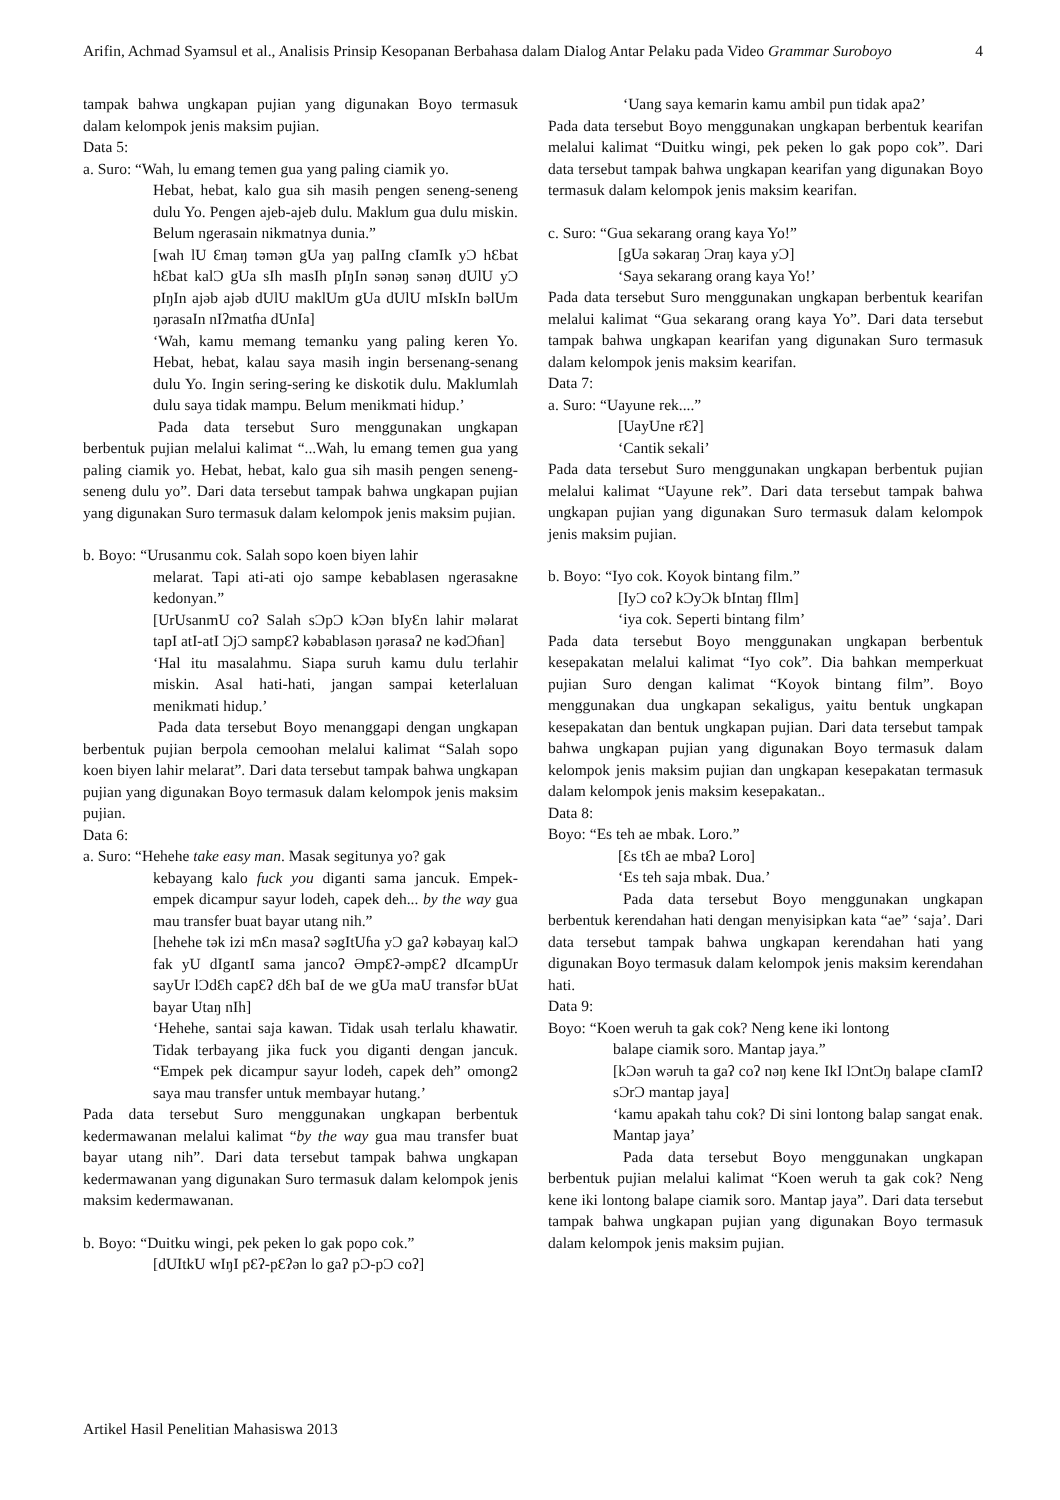4 Arifin, Achmad Syamsul et al., Analisis Prinsip Kesopanan Berbahasa dalam Dialog Antar Pelaku pada Video Grammar Suroboyo
tampak bahwa ungkapan pujian yang digunakan Boyo termasuk dalam kelompok jenis maksim pujian.
Data 5:
a. Suro: “Wah, lu emang temen gua yang paling ciamik yo.
Hebat, hebat, kalo gua sih masih pengen seneng-seneng dulu Yo. Pengen ajeb-ajeb dulu. Maklum gua dulu miskin. Belum ngerasain nikmatnya dunia.”
[wah lU Ɛmaŋ təmən gUa yaŋ palIng cIamIk yƆ hƐbat hƐbat kalƆ gUa sIh masIh pIŋIn sənəŋ sənəŋ dUlU yƆ pIŋIn ajəb ajəb dUlU maklUm gUa dUlU mIskIn bəlUm ŋərasaIn nIʔmatɦa dUnIa]
‘Wah, kamu memang temanku yang paling keren Yo. Hebat, hebat, kalau saya masih ingin bersenang-senang dulu Yo. Ingin sering-sering ke diskotik dulu. Maklumlah dulu saya tidak mampu. Belum menikmati hidup.’
Pada data tersebut Suro menggunakan ungkapan berbentuk pujian melalui kalimat “...Wah, lu emang temen gua yang paling ciamik yo. Hebat, hebat, kalo gua sih masih pengen seneng-seneng dulu yo”. Dari data tersebut tampak bahwa ungkapan pujian yang digunakan Suro termasuk dalam kelompok jenis maksim pujian.
b. Boyo: “Urusanmu cok. Salah sopo koen biyen lahir
melarat. Tapi ati-ati ojo sampe kebablasen ngerasakne kedonyan.”
[UrUsanmU coʔ Salah sƆpƆ kƆən bIyƐn lahir məlarat tapI atI-atI ƆjƆ sampƐʔ kəbablasən ŋərasaʔ ne kədƆɦan]
‘Hal itu masalahmu. Siapa suruh kamu dulu terlahir miskin. Asal hati-hati, jangan sampai keterlaluan menikmati hidup.’
Pada data tersebut Boyo menanggapi dengan ungkapan berbentuk pujian berpola cemoohan melalui kalimat “Salah sopo koen biyen lahir melarat”. Dari data tersebut tampak bahwa ungkapan pujian yang digunakan Boyo termasuk dalam kelompok jenis maksim pujian.
Data 6:
a. Suro: “Hehehe take easy man. Masak segitunya yo? gak
kebayang kalo fuck you diganti sama jancuk. Empek-empek dicampur sayur lodeh, capek deh... by the way gua mau transfer buat bayar utang nih.”
[hehehe tək izi mƐn masaʔ səgItUɦa yƆ gaʔ kəbayaŋ kalƆ fak yU dIgantI sama jancoʔ ƏmpƐʔ-əmpƐʔ dIcampUr sayUr lƆdƐh capƐʔ dƐh baI de we gUa maU transfər bUat bayar Utaŋ nIh]
‘Hehehe, santai saja kawan. Tidak usah terlalu khawatir. Tidak terbayang jika fuck you diganti dengan jancuk. “Empek pek dicampur sayur lodeh, capek deh” omong2 saya mau transfer untuk membayar hutang.’
Pada data tersebut Suro menggunakan ungkapan berbentuk kedermawanan melalui kalimat “by the way gua mau transfer buat bayar utang nih”. Dari data tersebut tampak bahwa ungkapan kedermawanan yang digunakan Suro termasuk dalam kelompok jenis maksim kedermawanan.
b. Boyo: “Duitku wingi, pek peken lo gak popo cok.”
[dUItkU wIŋI pƐʔ-pƐʔən lo gaʔ pƆ-pƆ coʔ]
‘Uang saya kemarin kamu ambil pun tidak apa2’
Pada data tersebut Boyo menggunakan ungkapan berbentuk kearifan melalui kalimat “Duitku wingi, pek peken lo gak popo cok”. Dari data tersebut tampak bahwa ungkapan kearifan yang digunakan Boyo termasuk dalam kelompok jenis maksim kearifan.
c. Suro: “Gua sekarang orang kaya Yo!”
[gUa səkaraŋ Ɔraŋ kaya yƆ]
‘Saya sekarang orang kaya Yo!’
Pada data tersebut Suro menggunakan ungkapan berbentuk kearifan melalui kalimat “Gua sekarang orang kaya Yo”. Dari data tersebut tampak bahwa ungkapan kearifan yang digunakan Suro termasuk dalam kelompok jenis maksim kearifan.
Data 7:
a. Suro: “Uayune rek....”
[UayUne rƐʔ]
‘Cantik sekali’
Pada data tersebut Suro menggunakan ungkapan berbentuk pujian melalui kalimat “Uayune rek”. Dari data tersebut tampak bahwa ungkapan pujian yang digunakan Suro termasuk dalam kelompok jenis maksim pujian.
b. Boyo: “Iyo cok. Koyok bintang film.”
[IyƆ coʔ kƆyƆk bIntaŋ fIlm]
‘iya cok. Seperti bintang film’
Pada data tersebut Boyo menggunakan ungkapan berbentuk kesepakatan melalui kalimat “Iyo cok”. Dia bahkan memperkuat pujian Suro dengan kalimat “Koyok bintang film”. Boyo menggunakan dua ungkapan sekaligus, yaitu bentuk ungkapan kesepakatan dan bentuk ungkapan pujian. Dari data tersebut tampak bahwa ungkapan pujian yang digunakan Boyo termasuk dalam kelompok jenis maksim pujian dan ungkapan kesepakatan termasuk dalam kelompok jenis maksim kesepakatan..
Data 8:
Boyo: “Es teh ae mbak. Loro.”
[Ɛs tƐh ae mbaʔ Loro]
‘Es teh saja mbak. Dua.’
Pada data tersebut Boyo menggunakan ungkapan berbentuk kerendahan hati dengan menyisipkan kata “ae” ‘saja’. Dari data tersebut tampak bahwa ungkapan kerendahan hati yang digunakan Boyo termasuk dalam kelompok jenis maksim kerendahan hati.
Data 9:
Boyo: “Koen weruh ta gak cok? Neng kene iki lontong
balape ciamik soro. Mantap jaya.”
[kƆən wəruh ta gaʔ coʔ nəŋ kene IkI lƆntƆŋ balape cIamIʔ sƆrƆ mantap jaya]
‘kamu apakah tahu cok? Di sini lontong balap sangat enak. Mantap jaya’
Pada data tersebut Boyo menggunakan ungkapan berbentuk pujian melalui kalimat “Koen weruh ta gak cok? Neng kene iki lontong balape ciamik soro. Mantap jaya”. Dari data tersebut tampak bahwa ungkapan pujian yang digunakan Boyo termasuk dalam kelompok jenis maksim pujian.
Artikel Hasil Penelitian Mahasiswa 2013